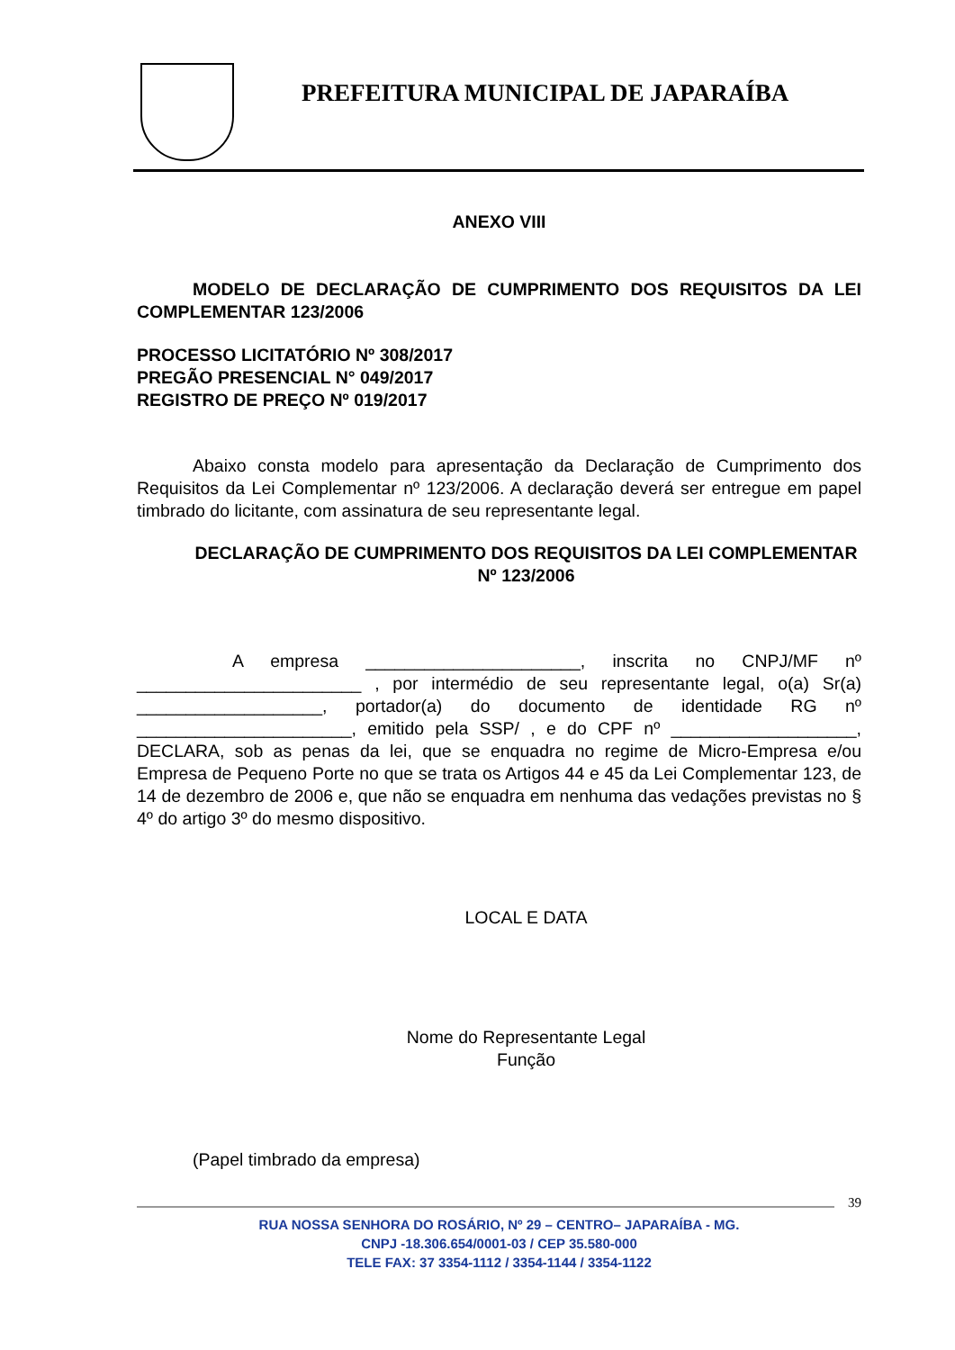PREFEITURA MUNICIPAL DE JAPARAÍBA
ANEXO VIII
MODELO DE DECLARAÇÃO DE CUMPRIMENTO DOS REQUISITOS DA LEI COMPLEMENTAR 123/2006
PROCESSO LICITATÓRIO Nº 308/2017
PREGÃO PRESENCIAL N° 049/2017
REGISTRO DE PREÇO Nº 019/2017
Abaixo consta modelo para apresentação da Declaração de Cumprimento dos Requisitos da Lei Complementar nº 123/2006. A declaração deverá ser entregue em papel timbrado do licitante, com assinatura de seu representante legal.
DECLARAÇÃO DE CUMPRIMENTO DOS REQUISITOS DA LEI COMPLEMENTAR Nº 123/2006
A empresa ______________________, inscrita no CNPJ/MF nº _______________________ , por intermédio de seu representante legal, o(a) Sr(a) ___________________, portador(a) do documento de identidade RG nº ______________________, emitido pela SSP/ , e do CPF nº ___________________, DECLARA, sob as penas da lei, que se enquadra no regime de Micro-Empresa e/ou Empresa de Pequeno Porte no que se trata os Artigos 44 e 45 da Lei Complementar 123, de 14 de dezembro de 2006 e, que não se enquadra em nenhuma das vedações previstas no § 4º do artigo 3º do mesmo dispositivo.
LOCAL E DATA
Nome do Representante Legal
Função
(Papel timbrado da empresa)
39
RUA NOSSA SENHORA DO ROSÁRIO, Nº 29 – CENTRO– JAPARAÍBA - MG.
CNPJ -18.306.654/0001-03 / CEP 35.580-000
TELE FAX: 37 3354-1112 / 3354-1144 / 3354-1122